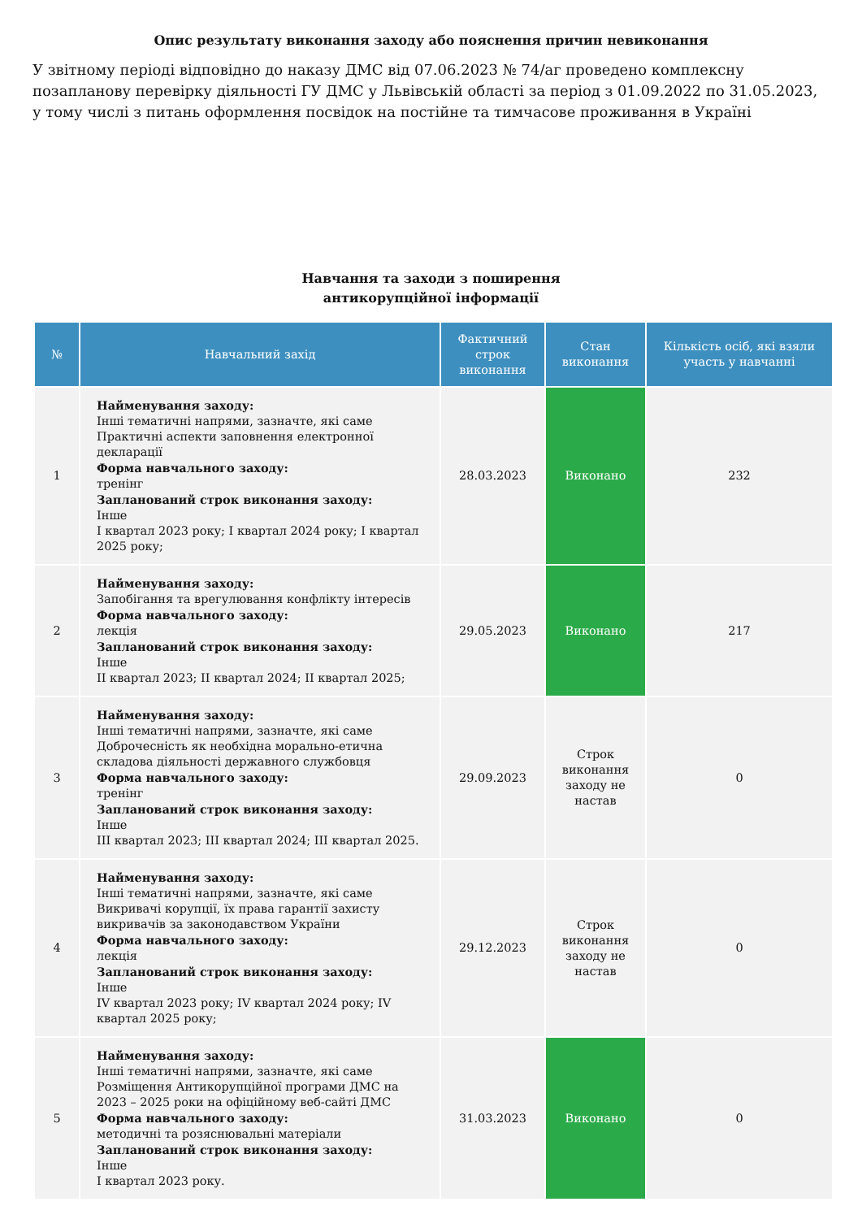Опис результату виконання заходу або пояснення причин невиконання
У звітному періоді відповідно до наказу ДМС від 07.06.2023 № 74/аг проведено комплексну позапланову перевірку діяльності ГУ ДМС у Львівській області за період з 01.09.2022 по 31.05.2023, у тому числі з питань оформлення посвідок на постійне та тимчасове проживання в Україні
Навчання та заходи з поширення
антикорупційної інформації
| № | Навчальний захід | Фактичний строк виконання | Стан виконання | Кількість осіб, які взяли участь у навчанні |
| --- | --- | --- | --- | --- |
| 1 | Найменування заходу: Інші тематичні напрями, зазначте, які саме Практичні аспекти заповнення електронної декларації Форма навчального заходу: тренінг Запланований строк виконання заходу: Інше I квартал 2023 року; I квартал 2024 року; I квартал 2025 року; | 28.03.2023 | Виконано | 232 |
| 2 | Найменування заходу: Запобігання та врегулювання конфлікту інтересів Форма навчального заходу: лекція Запланований строк виконання заходу: Інше II квартал 2023; II квартал 2024; II квартал 2025; | 29.05.2023 | Виконано | 217 |
| 3 | Найменування заходу: Інші тематичні напрями, зазначте, які саме Доброчесність як необхідна морально-етична складова діяльності державного службовця Форма навчального заходу: тренінг Запланований строк виконання заходу: Інше III квартал 2023; III квартал 2024; III квартал 2025. | 29.09.2023 | Строк виконання заходу не настав | 0 |
| 4 | Найменування заходу: Інші тематичні напрями, зазначте, які саме Викривачі корупції, їх права гарантії захисту викривачів за законодавством України Форма навчального заходу: лекція Запланований строк виконання заходу: Інше IV квартал 2023 року; IV квартал 2024 року; IV квартал 2025 року; | 29.12.2023 | Строк виконання заходу не настав | 0 |
| 5 | Найменування заходу: Інші тематичні напрями, зазначте, які саме Розміщення Антикорупційної програми ДМС на 2023 – 2025 роки на офіційному веб-сайті ДМС Форма навчального заходу: методичні та розяснювальні матеріали Запланований строк виконання заходу: Інше I квартал 2023 року. | 31.03.2023 | Виконано | 0 |